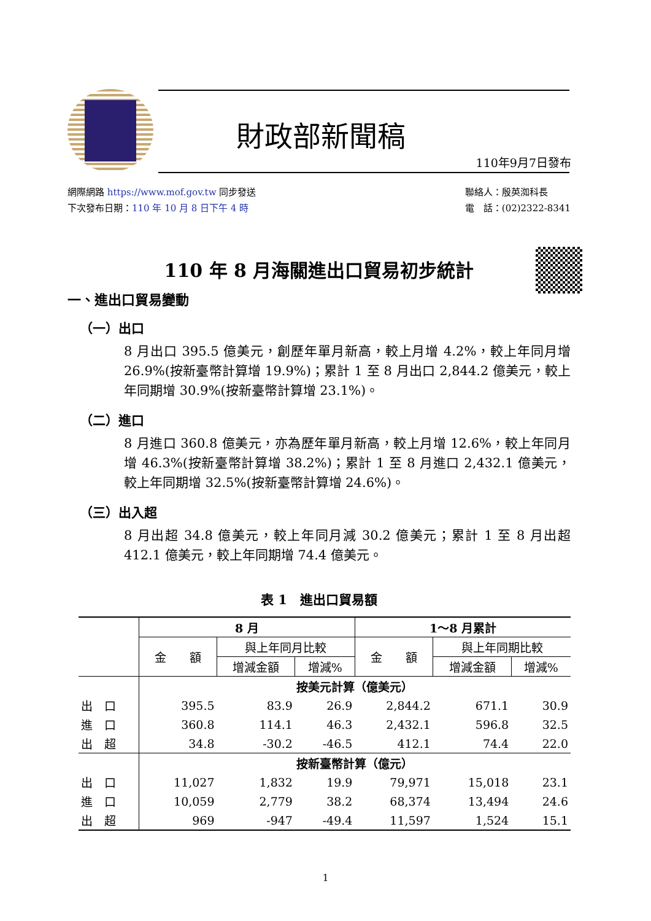財政部新聞稿
110年9月7日發布
網際網路 https://www.mof.gov.tw 同步發送
下次發布日期：110 年 10 月 8 日下午 4 時
聯絡人：殷英洳科長
電　話：(02)2322-8341
110 年 8 月海關進出口貿易初步統計
一、進出口貿易變動
（一）出口
8 月出口 395.5 億美元，創歷年單月新高，較上月增 4.2%，較上年同月增 26.9%(按新臺幣計算增 19.9%)；累計 1 至 8 月出口 2,844.2 億美元，較上年同期增 30.9%(按新臺幣計算增 23.1%)。
（二）進口
8 月進口 360.8 億美元，亦為歷年單月新高，較上月增 12.6%，較上年同月增 46.3%(按新臺幣計算增 38.2%)；累計 1 至 8 月進口 2,432.1 億美元，較上年同期增 32.5%(按新臺幣計算增 24.6%)。
（三）出入超
8 月出超 34.8 億美元，較上年同月減 30.2 億美元；累計 1 至 8 月出超 412.1 億美元，較上年同期增 74.4 億美元。
表 1　進出口貿易額
| | 8 月 | | | 1～8 月累計 | | |
| --- | --- | --- | --- | --- | --- | --- |
| | 金 額 | 與上年同月比較 | | 金 額 | 與上年同期比較 | |
| | | 增減金額 | 增減% | | 增減金額 | 增減% |
| | 按美元計算（億美元） | | | | | |
| 出 口 | 395.5 | 83.9 | 26.9 | 2,844.2 | 671.1 | 30.9 |
| 進 口 | 360.8 | 114.1 | 46.3 | 2,432.1 | 596.8 | 32.5 |
| 出 超 | 34.8 | -30.2 | -46.5 | 412.1 | 74.4 | 22.0 |
| | 按新臺幣計算（億元） | | | | | |
| 出 口 | 11,027 | 1,832 | 19.9 | 79,971 | 15,018 | 23.1 |
| 進 口 | 10,059 | 2,779 | 38.2 | 68,374 | 13,494 | 24.6 |
| 出 超 | 969 | -947 | -49.4 | 11,597 | 1,524 | 15.1 |
1